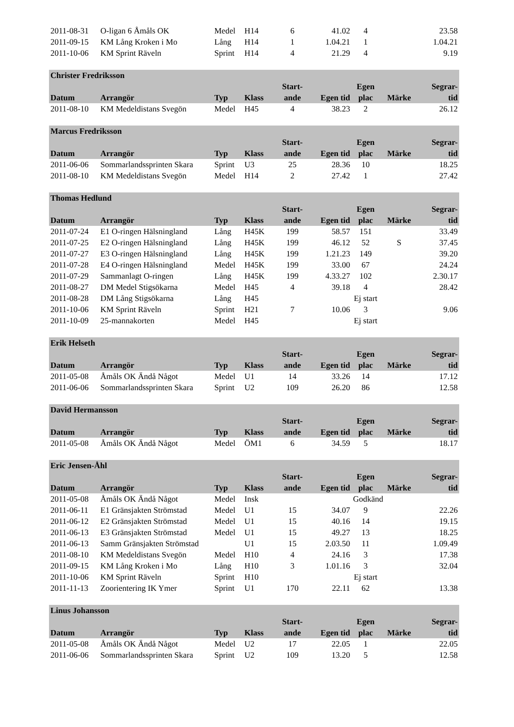| 2011-08-31 | O-ligan 6 Åmåls OK | Medel | H14 | 6 | 41.02 | 4 | | 23.58 |
| 2011-09-15 | KM Lång Kroken i Mo | Lång | H14 | 1 | 1.04.21 | 1 | | 1.04.21 |
| 2011-10-06 | KM Sprint Räveln | Sprint | H14 | 4 | 21.29 | 4 | | 9.19 |
| Christer Fredriksson | | | | | | | | |
| | | | | Start- | | Egen | | Segrar- |
| Datum | Arrangör | Typ | Klass | ande | Egen tid | plac | Märke | tid |
| 2011-08-10 | KM Medeldistans Svegön | Medel | H45 | 4 | 38.23 | 2 | | 26.12 |
| Marcus Fredriksson | | | | | | | | |
| | | | | Start- | | Egen | | Segrar- |
| Datum | Arrangör | Typ | Klass | ande | Egen tid | plac | Märke | tid |
| 2011-06-06 | Sommarlandssprinten Skara | Sprint | U3 | 25 | 28.36 | 10 | | 18.25 |
| 2011-08-10 | KM Medeldistans Svegön | Medel | H14 | 2 | 27.42 | 1 | | 27.42 |
| Thomas Hedlund | | | | | | | | |
| | | | | Start- | | Egen | | Segrar- |
| Datum | Arrangör | Typ | Klass | ande | Egen tid | plac | Märke | tid |
| 2011-07-24 | E1 O-ringen Hälsningland | Lång | H45K | 199 | 58.57 | 151 | | 33.49 |
| 2011-07-25 | E2 O-ringen Hälsningland | Lång | H45K | 199 | 46.12 | 52 | S | 37.45 |
| 2011-07-27 | E3 O-ringen Hälsningland | Lång | H45K | 199 | 1.21.23 | 149 | | 39.20 |
| 2011-07-28 | E4 O-ringen Hälsningland | Medel | H45K | 199 | 33.00 | 67 | | 24.24 |
| 2011-07-29 | Sammanlagt O-ringen | Lång | H45K | 199 | 4.33.27 | 102 | | 2.30.17 |
| 2011-08-27 | DM Medel Stigsökarna | Medel | H45 | 4 | 39.18 | 4 | | 28.42 |
| 2011-08-28 | DM Lång Stigsökarna | Lång | H45 | | | Ej start | | |
| 2011-10-06 | KM Sprint Räveln | Sprint | H21 | 7 | 10.06 | 3 | | 9.06 |
| 2011-10-09 | 25-mannakorten | Medel | H45 | | | Ej start | | |
| Erik Helseth | | | | | | | | |
| | | | | Start- | | Egen | | Segrar- |
| Datum | Arrangör | Typ | Klass | ande | Egen tid | plac | Märke | tid |
| 2011-05-08 | Åmåls OK Ändå Något | Medel | U1 | 14 | 33.26 | 14 | | 17.12 |
| 2011-06-06 | Sommarlandssprinten Skara | Sprint | U2 | 109 | 26.20 | 86 | | 12.58 |
| David Hermansson | | | | | | | | |
| | | | | Start- | | Egen | | Segrar- |
| Datum | Arrangör | Typ | Klass | ande | Egen tid | plac | Märke | tid |
| 2011-05-08 | Åmåls OK Ändå Något | Medel | ÖM1 | 6 | 34.59 | 5 | | 18.17 |
| Eric Jensen-Åhl | | | | | | | | |
| | | | | Start- | | Egen | | Segrar- |
| Datum | Arrangör | Typ | Klass | ande | Egen tid | plac | Märke | tid |
| 2011-05-08 | Åmåls OK Ändå Något | Medel | Insk | | | Godkänd | | |
| 2011-06-11 | E1 Gränsjakten Strömstad | Medel | U1 | 15 | 34.07 | 9 | | 22.26 |
| 2011-06-12 | E2 Gränsjakten Strömstad | Medel | U1 | 15 | 40.16 | 14 | | 19.15 |
| 2011-06-13 | E3 Gränsjakten Strömstad | Medel | U1 | 15 | 49.27 | 13 | | 18.25 |
| 2011-06-13 | Samm Gränsjakten Strömstad | | U1 | 15 | 2.03.50 | 11 | | 1.09.49 |
| 2011-08-10 | KM Medeldistans Svegön | Medel | H10 | 4 | 24.16 | 3 | | 17.38 |
| 2011-09-15 | KM Lång Kroken i Mo | Lång | H10 | 3 | 1.01.16 | 3 | | 32.04 |
| 2011-10-06 | KM Sprint Räveln | Sprint | H10 | | | Ej start | | |
| 2011-11-13 | Zoorientering IK Ymer | Sprint | U1 | 170 | 22.11 | 62 | | 13.38 |
| Linus Johansson | | | | | | | | |
| | | | | Start- | | Egen | | Segrar- |
| Datum | Arrangör | Typ | Klass | ande | Egen tid | plac | Märke | tid |
| 2011-05-08 | Åmåls OK Ändå Något | Medel | U2 | 17 | 22.05 | 1 | | 22.05 |
| 2011-06-06 | Sommarlandssprinten Skara | Sprint | U2 | 109 | 13.20 | 5 | | 12.58 |